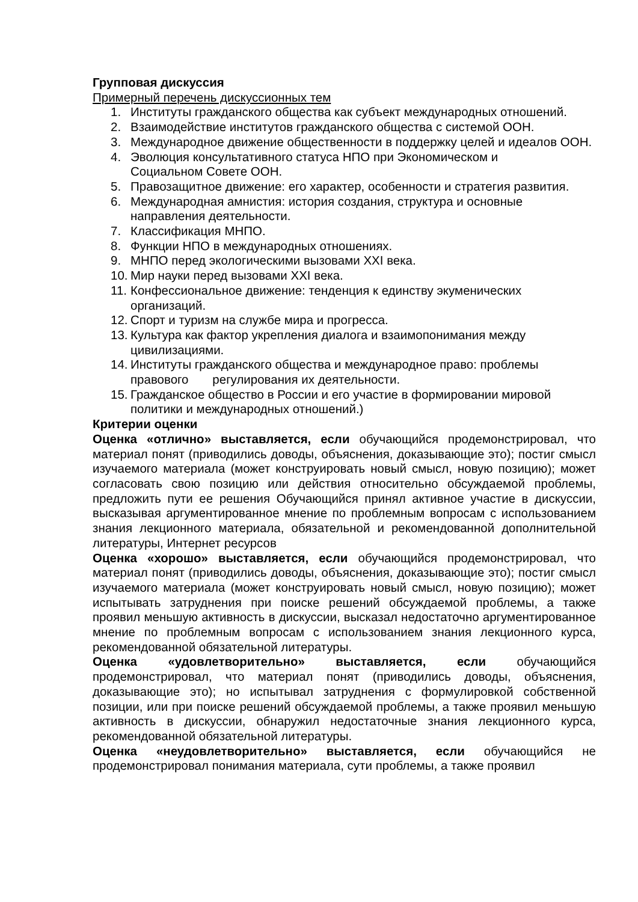Групповая дискуссия
Примерный перечень дискуссионных тем
1. Институты гражданского общества как субъект международных отношений.
2. Взаимодействие институтов гражданского общества с системой ООН.
3. Международное движение общественности в поддержку целей и идеалов ООН.
4. Эволюция консультативного статуса НПО при Экономическом и
Социальном Совете ООН.
5. Правозащитное движение: его характер, особенности и стратегия развития.
6. Международная амнистия: история создания, структура и основные направления деятельности.
7. Классификация МНПО.
8. Функции НПО в международных отношениях.
9. МНПО перед экологическими вызовами XXI века.
10. Мир науки перед вызовами XXI века.
11. Конфессиональное движение: тенденция к единству экуменических организаций.
12. Спорт и туризм на службе мира и прогресса.
13. Культура как фактор укрепления диалога и взаимопонимания между цивилизациями.
14. Институты гражданского общества и международное право: проблемы правового регулирования их деятельности.
15. Гражданское общество в России и его участие в формировании мировой политики и международных отношений.)
Критерии оценки
Оценка «отлично» выставляется, если обучающийся продемонстрировал, что материал понят (приводились доводы, объяснения, доказывающие это); постиг смысл изучаемого материала (может конструировать новый смысл, новую позицию); может согласовать свою позицию или действия относительно обсуждаемой проблемы, предложить пути ее решения Обучающийся принял активное участие в дискуссии, высказывая аргументированное мнение по проблемным вопросам с использованием знания лекционного материала, обязательной и рекомендованной дополнительной литературы, Интернет ресурсов
Оценка «хорошо» выставляется, если обучающийся продемонстрировал, что материал понят (приводились доводы, объяснения, доказывающие это); постиг смысл изучаемого материала (может конструировать новый смысл, новую позицию); может испытывать затруднения при поиске решений обсуждаемой проблемы, а также проявил меньшую активность в дискуссии, высказал недостаточно аргументированное мнение по проблемным вопросам с использованием знания лекционного курса, рекомендованной обязательной литературы.
Оценка «удовлетворительно» выставляется, если обучающийся продемонстрировал, что материал понят (приводились доводы, объяснения, доказывающие это); но испытывал затруднения с формулировкой собственной позиции, или при поиске решений обсуждаемой проблемы, а также проявил меньшую активность в дискуссии, обнаружил недостаточные знания лекционного курса, рекомендованной обязательной литературы.
Оценка «неудовлетворительно» выставляется, если обучающийся не продемонстрировал понимания материала, сути проблемы, а также проявил